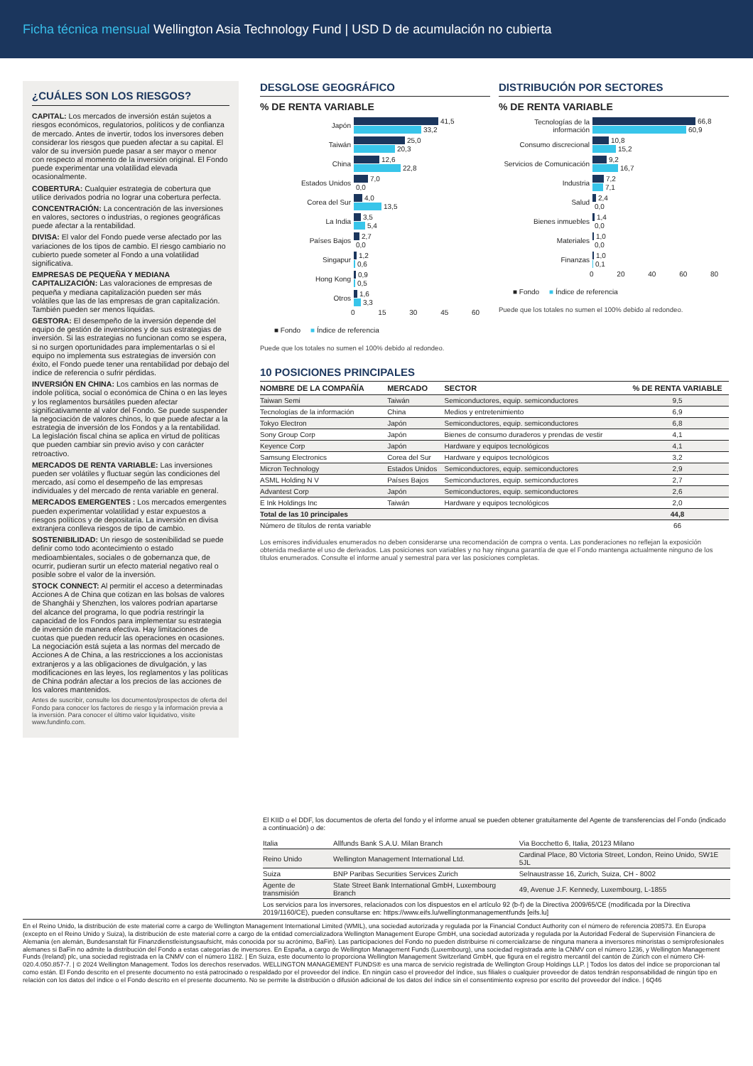Ficha técnica mensual Wellington Asia Technology Fund | USD D de acumulación no cubierta
¿CUÁLES SON LOS RIESGOS?
CAPITAL: Los mercados de inversión están sujetos a riesgos económicos, regulatorios, políticos y de confianza de mercado. Antes de invertir, todos los inversores deben considerar los riesgos que pueden afectar a su capital. El valor de su inversión puede pasar a ser mayor o menor con respecto al momento de la inversión original. El Fondo puede experimentar una volatilidad elevada ocasionalmente.
COBERTURA: Cualquier estrategia de cobertura que utilice derivados podría no lograr una cobertura perfecta.
CONCENTRACIÓN: La concentración de las inversiones en valores, sectores o industrias, o regiones geográficas puede afectar a la rentabilidad.
DIVISA: El valor del Fondo puede verse afectado por las variaciones de los tipos de cambio. El riesgo cambiario no cubierto puede someter al Fondo a una volatilidad significativa.
EMPRESAS DE PEQUEÑA Y MEDIANA CAPITALIZACIÓN: Las valoraciones de empresas de pequeña y mediana capitalización pueden ser más volátiles que las de las empresas de gran capitalización. También pueden ser menos líquidas.
GESTORA: El desempeño de la inversión depende del equipo de gestión de inversiones y de sus estrategias de inversión. Si las estrategias no funcionan como se espera, si no surgen oportunidades para implementarlas o si el equipo no implementa sus estrategias de inversión con éxito, el Fondo puede tener una rentabilidad por debajo del índice de referencia o sufrir pérdidas.
INVERSIÓN EN CHINA: Los cambios en las normas de índole política, social o económica de China o en las leyes y los reglamentos bursátiles pueden afectar significativamente al valor del Fondo. Se puede suspender la negociación de valores chinos, lo que puede afectar a la estrategia de inversión de los Fondos y a la rentabilidad. La legislación fiscal china se aplica en virtud de políticas que pueden cambiar sin previo aviso y con carácter retroactivo.
MERCADOS DE RENTA VARIABLE: Las inversiones pueden ser volátiles y fluctuar según las condiciones del mercado, así como el desempeño de las empresas individuales y del mercado de renta variable en general.
MERCADOS EMERGENTES : Los mercados emergentes pueden experimentar volatilidad y estar expuestos a riesgos políticos y de depositaría. La inversión en divisa extranjera conlleva riesgos de tipo de cambio.
SOSTENIBILIDAD: Un riesgo de sostenibilidad se puede definir como todo acontecimiento o estado medioambientales, sociales o de gobernanza que, de ocurrir, pudieran surtir un efecto material negativo real o posible sobre el valor de la inversión.
STOCK CONNECT: Al permitir el acceso a determinadas Acciones A de China que cotizan en las bolsas de valores de Shanghái y Shenzhen, los valores podrían apartarse del alcance del programa, lo que podría restringir la capacidad de los Fondos para implementar su estrategia de inversión de manera efectiva. Hay limitaciones de cuotas que pueden reducir las operaciones en ocasiones. La negociación está sujeta a las normas del mercado de Acciones A de China, a las restricciones a los accionistas extranjeros y a las obligaciones de divulgación, y las modificaciones en las leyes, los reglamentos y las políticas de China podrán afectar a los precios de las acciones de los valores mantenidos.
Antes de suscribir, consulte los documentos/prospectos de oferta del Fondo para conocer los factores de riesgo y la información previa a la inversión. Para conocer el último valor liquidativo, visite www.fundinfo.com.
DESGLOSE GEOGRÁFICO
% DE RENTA VARIABLE
Japón
41,5
33,2
Taiwán
25,0
20,3
China
12,6
22,8
Estados Unidos
7,0
0,0
Corea del Sur
4,0
13,5
La India
3,5
5,4
Países Bajos
2,7
0,0
Singapur
1,2
0,6
Hong Kong
0,9
0,5
Otros
1,6
3,3
0 15 30 45 60
■ Fondo ■ Índice de referencia
Puede que los totales no sumen el 100% debido al redondeo.
DISTRIBUCIÓN POR SECTORES
% DE RENTA VARIABLE
Tecnologías de la información
66,8
60,9
Consumo discrecional
10,8
15,2
Servicios de Comunicación
9,2
16,7
Industria
7,2
7,1
Salud
2,4
0,0
Bienes inmuebles
1,4
0,0
Materiales
1,0
0,0
Finanzas
1,0
0,1
0 20 40 60 80
■ Fondo ■ Índice de referencia
Puede que los totales no sumen el 100% debido al redondeo.
10 POSICIONES PRINCIPALES
| NOMBRE DE LA COMPAÑÍA | MERCADO | SECTOR | % DE RENTA VARIABLE |
| --- | --- | --- | --- |
| Taiwan Semi | Taiwán | Semiconductores, equip. semiconductores | 9,5 |
| Tecnologías de la información | China | Medios y entretenimiento | 6,9 |
| Tokyo Electron | Japón | Semiconductores, equip. semiconductores | 6,8 |
| Sony Group Corp | Japón | Bienes de consumo duraderos y prendas de vestir | 4,1 |
| Keyence Corp | Japón | Hardware y equipos tecnológicos | 4,1 |
| Samsung Electronics | Corea del Sur | Hardware y equipos tecnológicos | 3,2 |
| Micron Technology | Estados Unidos | Semiconductores, equip. semiconductores | 2,9 |
| ASML Holding N V | Países Bajos | Semiconductores, equip. semiconductores | 2,7 |
| Advantest Corp | Japón | Semiconductores, equip. semiconductores | 2,6 |
| E Ink Holdings Inc | Taiwán | Hardware y equipos tecnológicos | 2,0 |
| Total de las 10 principales | | | 44,8 |
| Número de títulos de renta variable | | | 66 |
Los emisores individuales enumerados no deben considerarse una recomendación de compra o venta. Las ponderaciones no reflejan la exposición obtenida mediante el uso de derivados. Las posiciones son variables y no hay ninguna garantía de que el Fondo mantenga actualmente ninguno de los títulos enumerados. Consulte el informe anual y semestral para ver las posiciones completas.
El KIID o el DDF, los documentos de oferta del fondo y el informe anual se pueden obtener gratuitamente del Agente de transferencias del Fondo (indicado a continuación) o de:
| Italia | Allfunds Bank S.A.U. Milan Branch | Via Bocchetto 6, Italia, 20123 Milano |
| Reino Unido | Wellington Management International Ltd. | Cardinal Place, 80 Victoria Street, London, Reino Unido, SW1E 5JL |
| Suiza | BNP Paribas Securities Services Zurich | Selnaustrasse 16, Zurich, Suiza, CH - 8002 |
| Agente de transmisión | State Street Bank International GmbH, Luxembourg Branch | 49, Avenue J.F. Kennedy, Luxembourg, L-1855 |
Los servicios para los inversores, relacionados con los dispuestos en el artículo 92 (b-f) de la Directiva 2009/65/CE (modificada por la Directiva 2019/1160/CE), pueden consultarse en: https://www.eifs.lu/wellingtonmanagementfunds [eifs.lu]
En el Reino Unido, la distribución de este material corre a cargo de Wellington Management International Limited (WMIL), una sociedad autorizada y regulada por la Financial Conduct Authority con el número de referencia 208573. En Europa (excepto en el Reino Unido y Suiza), la distribución de este material corre a cargo de la entidad comercializadora Wellington Management Europe GmbH, una sociedad autorizada y regulada por la Autoridad Federal de Supervisión Financiera de Alemania (en alemán, Bundesanstalt für Finanzdienstleistungsaufsicht, más conocida por su acrónimo, BaFin). Las participaciones del Fondo no pueden distribuirse ni comercializarse de ninguna manera a inversores minoristas o semiprofesionales alemanes si BaFin no admite la distribución del Fondo a estas categorías de inversores. En España, a cargo de Wellington Management Funds (Luxembourg), una sociedad registrada ante la CNMV con el número 1236, y Wellington Management Funds (Ireland) plc, una sociedad registrada en la CNMV con el número 1182. | En Suiza, este documento lo proporciona Wellington Management Switzerland GmbH, que figura en el registro mercantil del cantón de Zúrich con el número CH-020.4.050.857-7. | © 2024 Wellington Management. Todos los derechos reservados. WELLINGTON MANAGEMENT FUNDS® es una marca de servicio registrada de Wellington Group Holdings LLP. | Todos los datos del índice se proporcionan tal como están. El Fondo descrito en el presente documento no está patrocinado o respaldado por el proveedor del índice. En ningún caso el proveedor del índice, sus filiales o cualquier proveedor de datos tendrán responsabilidad de ningún tipo en relación con los datos del índice o el Fondo descrito en el presente documento. No se permite la distribución o difusión adicional de los datos del índice sin el consentimiento expreso por escrito del proveedor del índice. | 6Q46